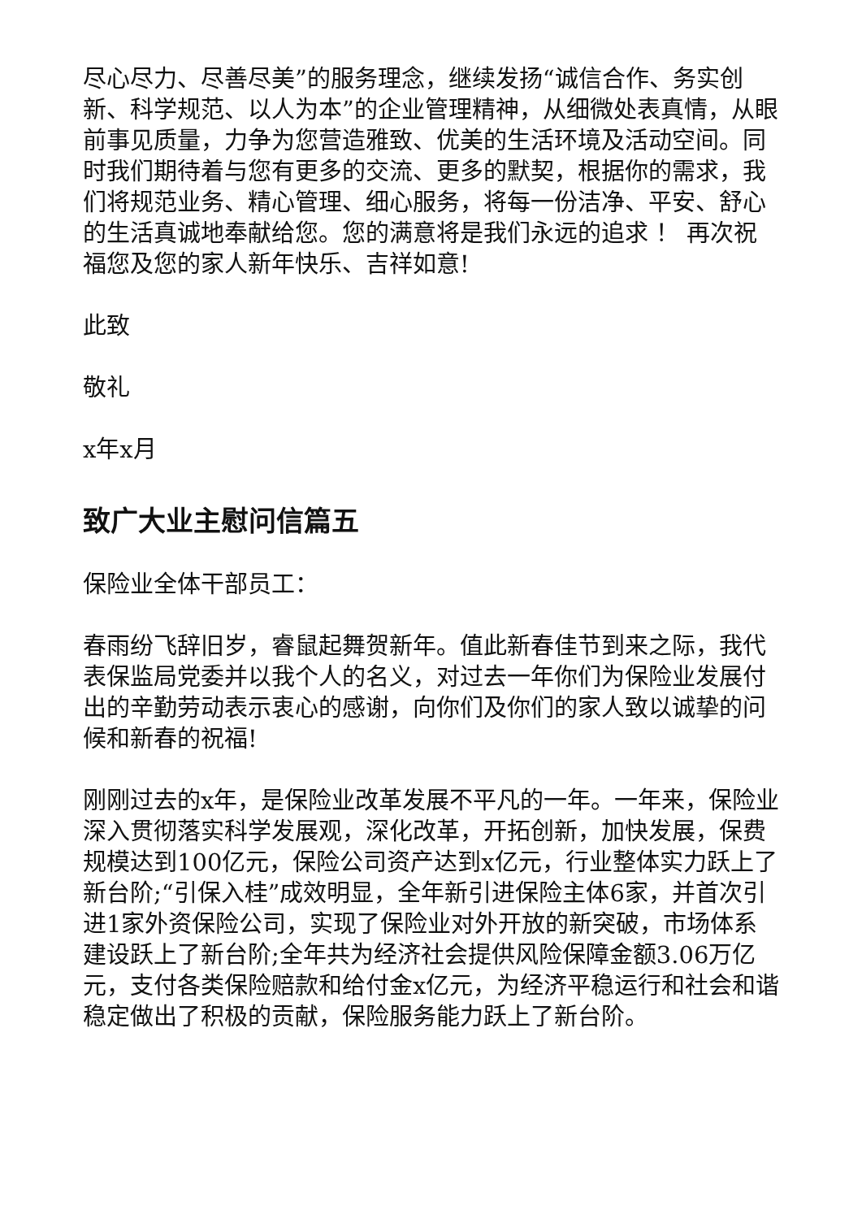尽心尽力、尽善尽美”的服务理念，继续发扬“诚信合作、务实创新、科学规范、以人为本”的企业管理精神，从细微处表真情，从眼前事见质量，力争为您营造雅致、优美的生活环境及活动空间。同时我们期待着与您有更多的交流、更多的默契，根据你的需求，我们将规范业务、精心管理、细心服务，将每一份洁净、平安、舒心的生活真诚地奉献给您。您的满意将是我们永远的追求 ！ 再次祝福您及您的家人新年快乐、吉祥如意!
此致
敬礼
x年x月
致广大业主慰问信篇五
保险业全体干部员工：
春雨纷飞辞旧岁，睿鼠起舞贺新年。值此新春佳节到来之际，我代表保监局党委并以我个人的名义，对过去一年你们为保险业发展付出的辛勤劳动表示衷心的感谢，向你们及你们的家人致以诚挚的问候和新春的祝福!
刚刚过去的x年，是保险业改革发展不平凡的一年。一年来，保险业深入贯彻落实科学发展观，深化改革，开拓创新，加快发展，保费规模达到100亿元，保险公司资产达到x亿元，行业整体实力跃上了新台阶;“引保入桂”成效明显，全年新引进保险主体6家，并首次引进1家外资保险公司，实现了保险业对外开放的新突破，市场体系建设跃上了新台阶;全年共为经济社会提供风险保障金额3.06万亿元，支付各类保险赔款和给付金x亿元，为经济平稳运行和社会和谐稳定做出了积极的贡献，保险服务能力跃上了新台阶。